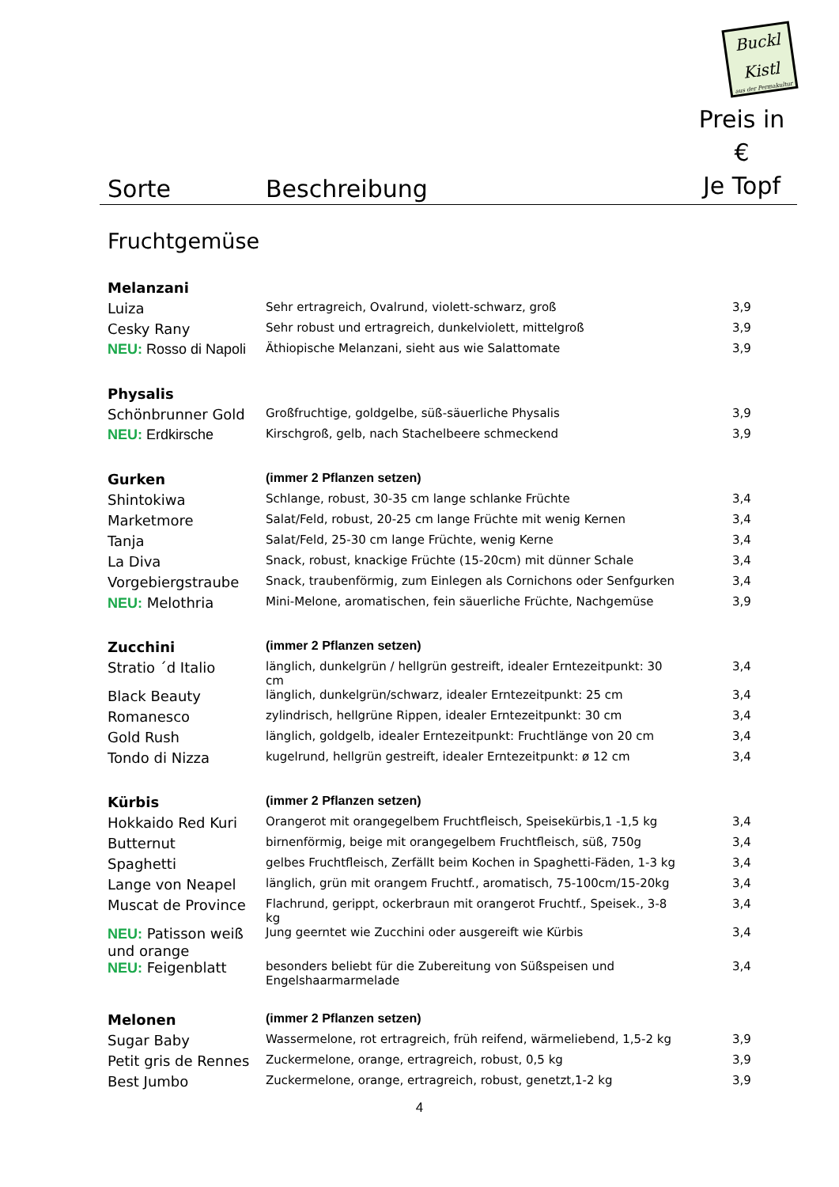Buckl Kistl
aus der Permakultur
| Sorte | Beschreibung | Preis in € Je Topf |
| --- | --- | --- |
| Fruchtgemüse | | |
| Melanzani | | |
| Luiza | Sehr ertragreich, Ovalrund, violett-schwarz, groß | 3,9 |
| Cesky Rany | Sehr robust und ertragreich, dunkelviolett, mittelgroß | 3,9 |
| NEU: Rosso di Napoli | Äthiopische Melanzani, sieht aus wie Salattomate | 3,9 |
| Physalis | | |
| Schönbrunner Gold | Großfruchtige, goldgelbe, süß-säuerliche Physalis | 3,9 |
| NEU: Erdkirsche | Kirschgroß, gelb, nach Stachelbeere schmeckend | 3,9 |
| Gurken | (immer 2 Pflanzen setzen) | |
| Shintokiwa | Schlange, robust, 30-35 cm lange schlanke Früchte | 3,4 |
| Marketmore | Salat/Feld, robust, 20-25 cm lange Früchte mit wenig Kernen | 3,4 |
| Tanja | Salat/Feld, 25-30 cm lange Früchte, wenig Kerne | 3,4 |
| La Diva | Snack, robust, knackige Früchte (15-20cm) mit dünner Schale | 3,4 |
| Vorgebiergstraube | Snack, traubenförmig, zum Einlegen als Cornichons oder Senfgurken | 3,4 |
| NEU: Melothria | Mini-Melone, aromatischen, fein säuerliche Früchte, Nachgemüse | 3,9 |
| Zucchini | (immer 2 Pflanzen setzen) | |
| Stratio ´d Italio | länglich, dunkelgrün / hellgrün gestreift, idealer Erntezeitpunkt: 30 cm | 3,4 |
| Black Beauty | länglich, dunkelgrün/schwarz, idealer Erntezeitpunkt: 25 cm | 3,4 |
| Romanesco | zylindrisch, hellgrüne Rippen, idealer Erntezeitpunkt: 30 cm | 3,4 |
| Gold Rush | länglich, goldgelb, idealer Erntezeitpunkt: Fruchtlänge von 20 cm | 3,4 |
| Tondo di Nizza | kugelrund, hellgrün gestreift, idealer Erntezeitpunkt: ø 12 cm | 3,4 |
| Kürbis | (immer 2 Pflanzen setzen) | |
| Hokkaido Red Kuri | Orangerot mit orangegelbem Fruchtfleisch, Speisekürbis,1 -1,5 kg | 3,4 |
| Butternut | birnenförmig, beige mit orangegelbem Fruchtfleisch, süß, 750g | 3,4 |
| Spaghetti | gelbes Fruchtfleisch, Zerfällt beim Kochen in Spaghetti-Fäden, 1-3 kg | 3,4 |
| Lange von Neapel | länglich, grün mit orangem Fruchtf., aromatisch, 75-100cm/15-20kg | 3,4 |
| Muscat de Province | Flachrund, gerippt, ockerbraun mit orangerot Fruchtf., Speisek., 3-8 kg | 3,4 |
| NEU: Patisson weiß und orange | Jung geerntet wie Zucchini oder ausgereift wie Kürbis | 3,4 |
| NEU: Feigenblatt | besonders beliebt für die Zubereitung von Süßspeisen und Engelshaarmarmelade | 3,4 |
| Melonen | (immer 2 Pflanzen setzen) | |
| Sugar Baby | Wassermelone, rot ertragreich, früh reifend, wärmeliebend, 1,5-2 kg | 3,9 |
| Petit gris de Rennes | Zuckermelone, orange, ertragreich, robust, 0,5 kg | 3,9 |
| Best Jumbo | Zuckermelone, orange, ertragreich, robust, genetzt,1-2 kg | 3,9 |
4